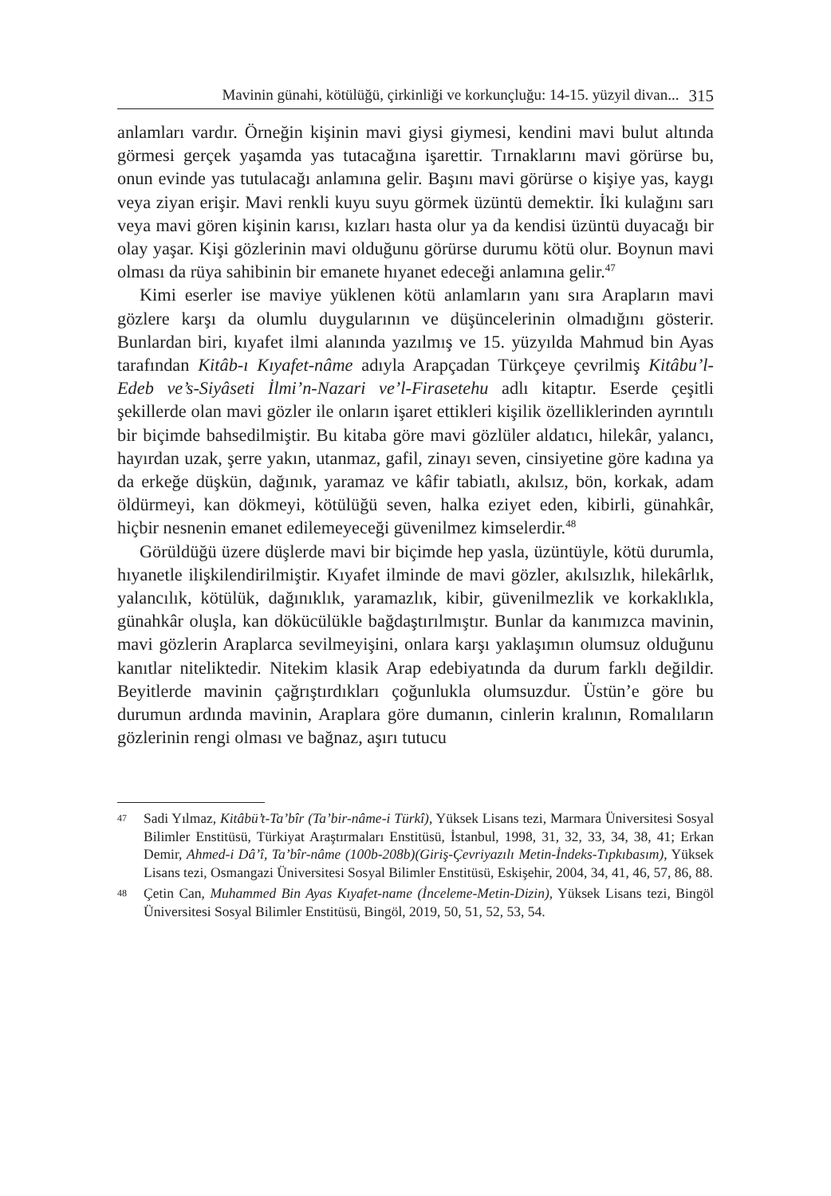Mavinin günahi, kötülüğü, çirkinliği ve korkunçluğu: 14-15. yüzyil divan... 315
anlamları vardır. Örneğin kişinin mavi giysi giymesi, kendini mavi bulut altında görmesi gerçek yaşamda yas tutacağına işarettir. Tırnaklarını mavi görürse bu, onun evinde yas tutulacağı anlamına gelir. Başını mavi görürse o kişiye yas, kaygı veya ziyan erişir. Mavi renkli kuyu suyu görmek üzüntü demektir. İki kulağını sarı veya mavi gören kişinin karısı, kızları hasta olur ya da kendisi üzüntü duyacağı bir olay yaşar. Kişi gözlerinin mavi olduğunu görürse durumu kötü olur. Boynun mavi olması da rüya sahibinin bir emanete hıyanet edeceği anlamına gelir.<sup>47</sup>
Kimi eserler ise maviye yüklenen kötü anlamların yanı sıra Arapların mavi gözlere karşı da olumlu duygularının ve düşüncelerinin olmadığını gösterir. Bunlardan biri, kıyafet ilmi alanında yazılmış ve 15. yüzyılda Mahmud bin Ayas tarafından Kitâb-ı Kıyafet-nâme adıyla Arapçadan Türkçeye çevrilmiş Kitâbu’l-Edeb ve’s-Siyâseti İlmi’n-Nazari ve’l-Firasetehu adlı kitaptır. Eserde çeşitli şekillerde olan mavi gözler ile onların işaret ettikleri kişilik özelliklerinden ayrıntılı bir biçimde bahsedilmiştir. Bu kitaba göre mavi gözlüler aldatıcı, hilekâr, yalancı, hayırdan uzak, şerre yakın, utanmaz, gafil, zinayı seven, cinsiyetine göre kadına ya da erkeğe düşkün, dağınık, yaramaz ve kâfir tabiatlı, akılsız, bön, korkak, adam öldürmeyi, kan dökmeyi, kötülüğü seven, halka eziyet eden, kibirli, günahkâr, hiçbir nesnenin emanet edilemeyeceği güvenilmez kimselerdir.<sup>48</sup>
Görüldüğü üzere düşlerde mavi bir biçimde hep yasla, üzüntüyle, kötü durumla, hıyanetle ilişkilendirilmiştir. Kıyafet ilminde de mavi gözler, akılsızlık, hilekârlık, yalancılık, kötülük, dağınıklık, yaramazlık, kibir, güvenilmezlik ve korkaklıkla, günahkâr oluşla, kan dökücülükle bağdaştırılmıştır. Bunlar da kanımızca mavinin, mavi gözlerin Araplarca sevilmeyişini, onlara karşı yaklaşımın olumsuz olduğunu kanıtlar niteliktedir. Nitekim klasik Arap edebiyatında da durum farklı değildir. Beyitlerde mavinin çağrıştırdıkları çoğunlukla olumsuzdur. Üstün’e göre bu durumun ardında mavinin, Araplara göre dumanın, cinlerin kralının, Romalıların gözlerinin rengi olması ve bağnaz, aşırı tutucu
47 Sadi Yılmaz, Kitâbü’t-Ta’bîr (Ta’bir-nâme-i Türkî), Yüksek Lisans tezi, Marmara Üniversitesi Sosyal Bilimler Enstitüsü, Türkiyat Araştırmaları Enstitüsü, İstanbul, 1998, 31, 32, 33, 34, 38, 41; Erkan Demir, Ahmed-i Dâ’î, Ta’bîr-nâme (100b-208b)(Giriş-Çevriyazılı Metin-İndeks-Tıpkıbasım), Yüksek Lisans tezi, Osmangazi Üniversitesi Sosyal Bilimler Enstitüsü, Eskişehir, 2004, 34, 41, 46, 57, 86, 88.
48 Çetin Can, Muhammed Bin Ayas Kıyafet-name (İnceleme-Metin-Dizin), Yüksek Lisans tezi, Bingöl Üniversitesi Sosyal Bilimler Enstitüsü, Bingöl, 2019, 50, 51, 52, 53, 54.